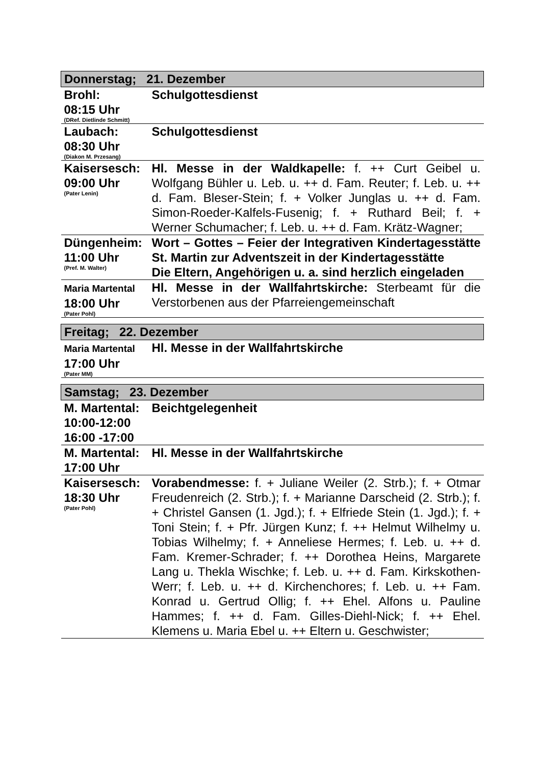| Donnerstag; 21. Dezember | |
| --- | --- |
| Brohl: 08:15 Uhr (DRef. Dietlinde Schmitt) | Schulgottesdienst |
| Laubach: 08:30 Uhr (Diakon M. Przesang) | Schulgottesdienst |
| Kaisersesch: 09:00 Uhr (Pater Lenin) | Hl. Messe in der Waldkapelle: f. ++ Curt Geibel u. Wolfgang Bühler u. Leb. u. ++ d. Fam. Reuter; f. Leb. u. ++ d. Fam. Bleser-Stein; f. + Volker Junglas u. ++ d. Fam. Simon-Roeder-Kalfels-Fusenig; f. + Ruthard Beil; f. + Werner Schumacher; f. Leb. u. ++ d. Fam. Krätz-Wagner; |
| Düngenheim: 11:00 Uhr (Pref. M. Walter) | Wort – Gottes – Feier der Integrativen Kindertagesstätte St. Martin zur Adventszeit in der Kindertagesstätte Die Eltern, Angehörigen u. a. sind herzlich eingeladen |
| Maria Martental 18:00 Uhr (Pater Pohl) | Hl. Messe in der Wallfahrtskirche: Sterbeamt für die Verstorbenen aus der Pfarreiengemeinschaft |
| Freitag; 22. Dezember | |
| --- | --- |
| Maria Martental 17:00 Uhr (Pater MM) | Hl. Messe in der Wallfahrtskirche |
| Samstag; 23. Dezember | |
| --- | --- |
| M. Martental: 10:00-12:00 16:00 -17:00 | Beichtgelegenheit |
| M. Martental: 17:00 Uhr | Hl. Messe in der Wallfahrtskirche |
| Kaisersesch: 18:30 Uhr (Pater Pohl) | Vorabendmesse: f. + Juliane Weiler (2. Strb.); f. + Otmar Freudenreich (2. Strb.); f. + Marianne Darscheid (2. Strb.); f. + Christel Gansen (1. Jgd.); f. + Elfriede Stein (1. Jgd.); f. + Toni Stein; f. + Pfr. Jürgen Kunz; f. ++ Helmut Wilhelmy u. Tobias Wilhelmy; f. + Anneliese Hermes; f. Leb. u. ++ d. Fam. Kremer-Schrader; f. ++ Dorothea Heins, Margarete Lang u. Thekla Wischke; f. Leb. u. ++ d. Fam. Kirkskothen-Werr; f. Leb. u. ++ d. Kirchenchores; f. Leb. u. ++ Fam. Konrad u. Gertrud Ollig; f. ++ Ehel. Alfons u. Pauline Hammes; f. ++ d. Fam. Gilles-Diehl-Nick; f. ++ Ehel. Klemens u. Maria Ebel u. ++ Eltern u. Geschwister; |